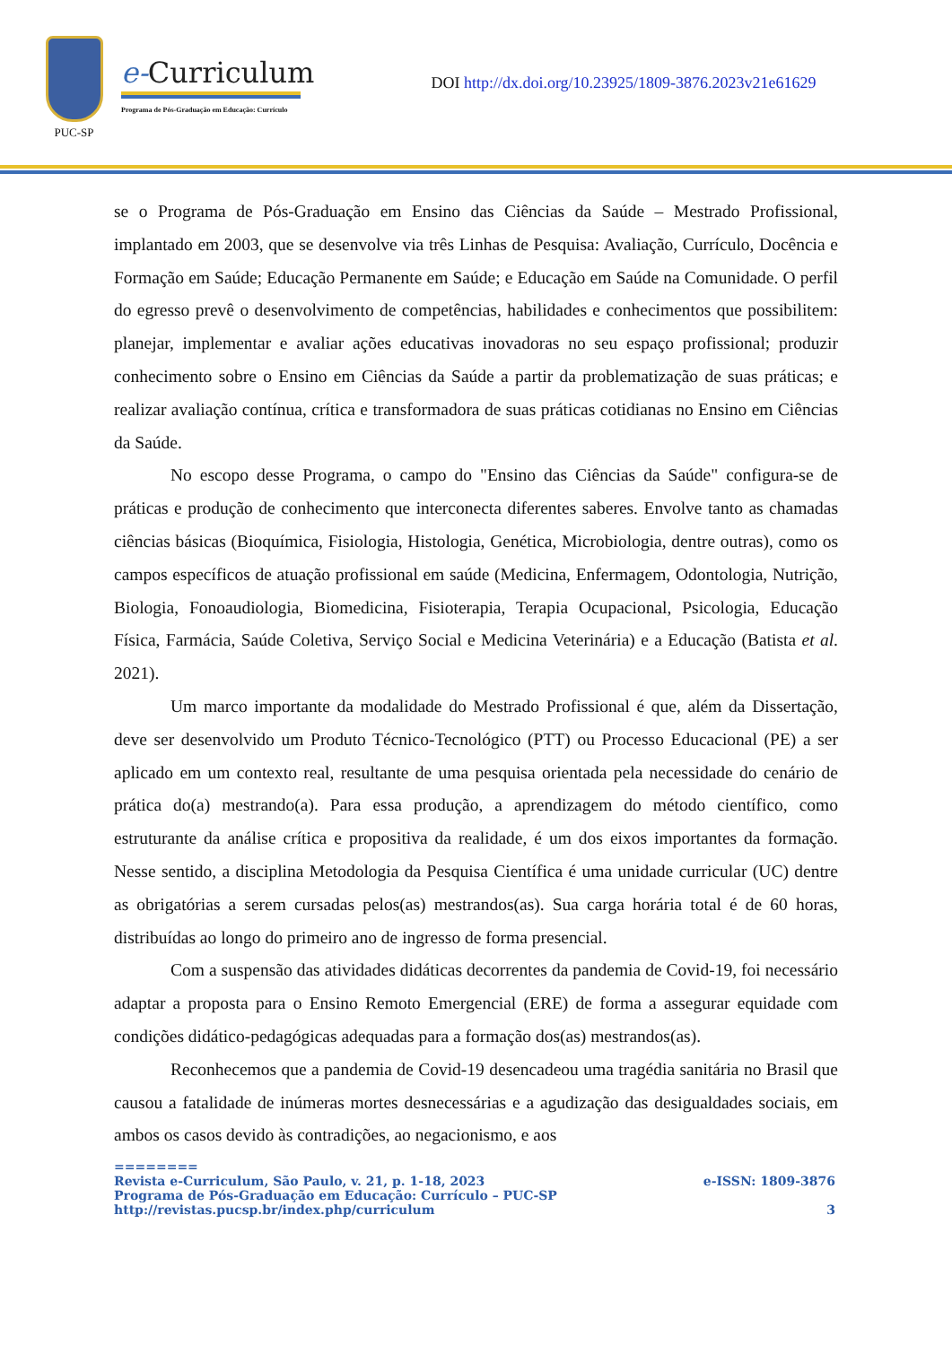PUC-SP
e-Curriculum
Programa de Pós-Graduação em Educação: Currículo
DOI http://dx.doi.org/10.23925/1809-3876.2023v21e61629
se o Programa de Pós-Graduação em Ensino das Ciências da Saúde – Mestrado Profissional, implantado em 2003, que se desenvolve via três Linhas de Pesquisa: Avaliação, Currículo, Docência e Formação em Saúde; Educação Permanente em Saúde; e Educação em Saúde na Comunidade. O perfil do egresso prevê o desenvolvimento de competências, habilidades e conhecimentos que possibilitem: planejar, implementar e avaliar ações educativas inovadoras no seu espaço profissional; produzir conhecimento sobre o Ensino em Ciências da Saúde a partir da problematização de suas práticas; e realizar avaliação contínua, crítica e transformadora de suas práticas cotidianas no Ensino em Ciências da Saúde.
No escopo desse Programa, o campo do "Ensino das Ciências da Saúde" configura-se de práticas e produção de conhecimento que interconecta diferentes saberes. Envolve tanto as chamadas ciências básicas (Bioquímica, Fisiologia, Histologia, Genética, Microbiologia, dentre outras), como os campos específicos de atuação profissional em saúde (Medicina, Enfermagem, Odontologia, Nutrição, Biologia, Fonoaudiologia, Biomedicina, Fisioterapia, Terapia Ocupacional, Psicologia, Educação Física, Farmácia, Saúde Coletiva, Serviço Social e Medicina Veterinária) e a Educação (Batista et al. 2021).
Um marco importante da modalidade do Mestrado Profissional é que, além da Dissertação, deve ser desenvolvido um Produto Técnico-Tecnológico (PTT) ou Processo Educacional (PE) a ser aplicado em um contexto real, resultante de uma pesquisa orientada pela necessidade do cenário de prática do(a) mestrando(a). Para essa produção, a aprendizagem do método científico, como estruturante da análise crítica e propositiva da realidade, é um dos eixos importantes da formação. Nesse sentido, a disciplina Metodologia da Pesquisa Científica é uma unidade curricular (UC) dentre as obrigatórias a serem cursadas pelos(as) mestrandos(as). Sua carga horária total é de 60 horas, distribuídas ao longo do primeiro ano de ingresso de forma presencial.
Com a suspensão das atividades didáticas decorrentes da pandemia de Covid-19, foi necessário adaptar a proposta para o Ensino Remoto Emergencial (ERE) de forma a assegurar equidade com condições didático-pedagógicas adequadas para a formação dos(as) mestrandos(as).
Reconhecemos que a pandemia de Covid-19 desencadeou uma tragédia sanitária no Brasil que causou a fatalidade de inúmeras mortes desnecessárias e a agudização das desigualdades sociais, em ambos os casos devido às contradições, ao negacionismo, e aos
========
Revista e-Curriculum, São Paulo, v. 21, p. 1-18, 2023 e-ISSN: 1809-3876
Programa de Pós-Graduação em Educação: Currículo – PUC-SP
http://revistas.pucsp.br/index.php/curriculum 3